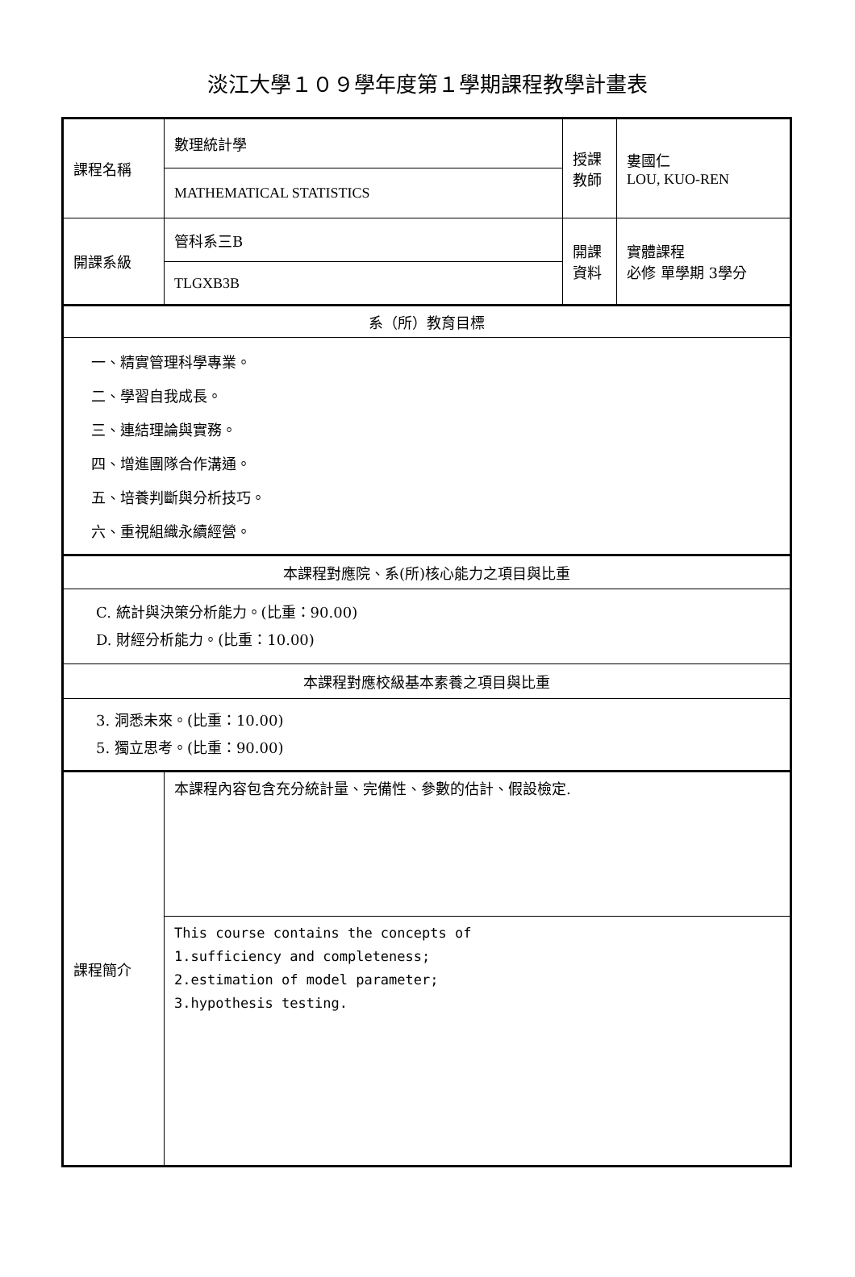淡江大學１０９學年度第１學期課程教學計畫表
| 課程名稱 | 數理統計學 | 授課 教師 | 婁國仁 LOU, KUO-REN |
| | MATHEMATICAL STATISTICS | | |
| 開課系級 | 管科系三B | 開課 資料 | 實體課程 必修 單學期 3學分 |
| | TLGXB3B | | |
| 系（所）教育目標 | | | |
| 一、精實管理科學專業。 二、學習自我成長。 三、連結理論與實務。 四、增進團隊合作溝通。 五、培養判斷與分析技巧。 六、重視組織永續經營。 | | | |
| 本課程對應院、系(所)核心能力之項目與比重 | | | |
| C. 統計與決策分析能力。(比重：90.00) D. 財經分析能力。(比重：10.00) | | | |
| 本課程對應校級基本素養之項目與比重 | | | |
| 3. 洞悉未來。(比重：10.00) 5. 獨立思考。(比重：90.00) | | | |
| 課程簡介 | 本課程內容包含充分統計量、完備性、參數的估計、假設檢定. | | |
| | This course contains the concepts of 1.sufficiency and completeness; 2.estimation of model parameter; 3.hypothesis testing. | | |